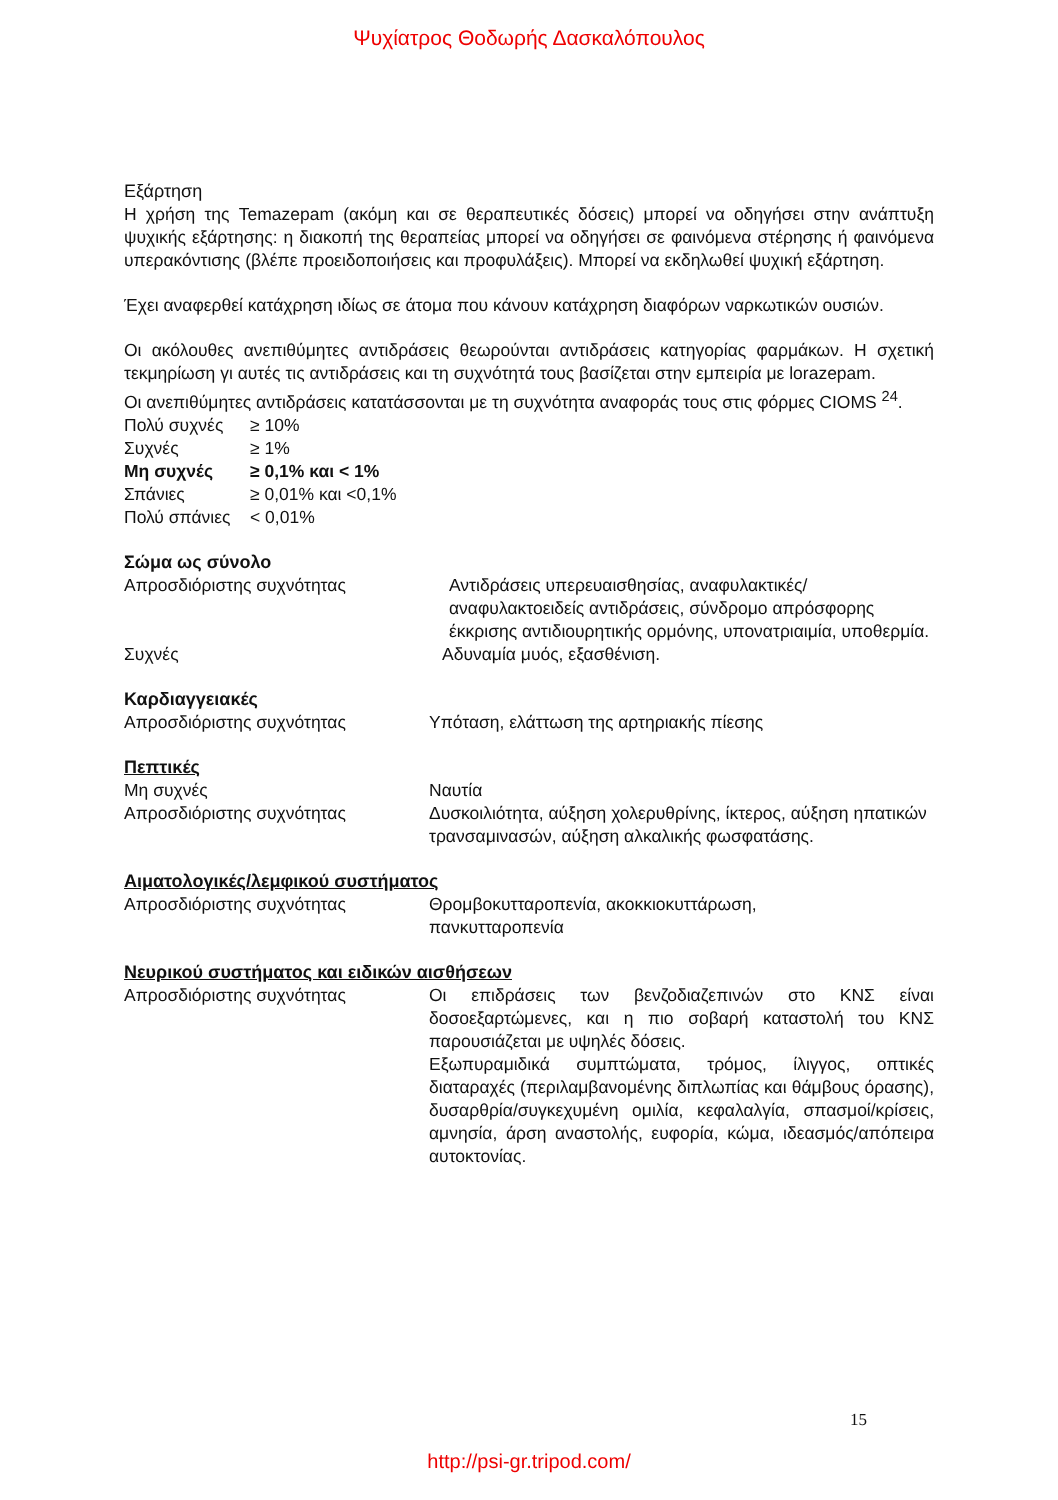Ψυχίατρος Θοδωρής Δασκαλόπουλος
Εξάρτηση
Η χρήση της Temazepam (ακόμη και σε θεραπευτικές δόσεις) μπορεί να οδηγήσει στην ανάπτυξη ψυχικής εξάρτησης: η διακοπή της θεραπείας μπορεί να οδηγήσει σε φαινόμενα στέρησης ή φαινόμενα υπερακόντισης (βλέπε προειδοποιήσεις και προφυλάξεις). Μπορεί να εκδηλωθεί ψυχική εξάρτηση.
Έχει αναφερθεί κατάχρηση ιδίως σε άτομα που κάνουν κατάχρηση διαφόρων ναρκωτικών ουσιών.
Οι ακόλουθες ανεπιθύμητες αντιδράσεις θεωρούνται αντιδράσεις κατηγορίας φαρμάκων. Η σχετική τεκμηρίωση γι αυτές τις αντιδράσεις και τη συχνότητά τους βασίζεται στην εμπειρία με lorazepam.
Οι ανεπιθύμητες αντιδράσεις κατατάσσονται με τη συχνότητα αναφοράς τους στις φόρμες CIOMS <sup>24</sup>.
| Πολύ συχνές | ≥ 10% |
| Συχνές | ≥ 1% |
| Μη συχνές | ≥ 0,1% και < 1% |
| Σπάνιες | ≥ 0,01% και <0,1% |
| Πολύ σπάνιες | < 0,01% |
Σώμα ως σύνολο
| Απροσδιόριστης συχνότητας | Αντιδράσεις υπερευαισθησίας, αναφυλακτικές/αναφυλακτοειδείς αντιδράσεις, σύνδρομο απρόσφορης έκκρισης αντιδιουρητικής ορμόνης, υπονατριαιμία, υποθερμία. |
| Συχνές | Αδυναμία μυός, εξασθένιση. |
Καρδιαγγειακές
| Απροσδιόριστης συχνότητας | Υπόταση, ελάττωση της αρτηριακής πίεσης |
Πεπτικές
| Μη συχνές | Ναυτία |
| Απροσδιόριστης συχνότητας | Δυσκοιλιότητα, αύξηση χολερυθρίνης, ίκτερος, αύξηση ηπατικών τρανσαμινασών, αύξηση αλκαλικής φωσφατάσης. |
Αιματολογικές/λεμφικού συστήματος
| Απροσδιόριστης συχνότητας | Θρομβοκυτταροπενία, ακοκκιοκυττάρωση, πανκυτταροπενία |
Νευρικού συστήματος και ειδικών αισθήσεων
| Απροσδιόριστης συχνότητας | Οι επιδράσεις των βενζοδιαζεπινών στο ΚΝΣ είναι δοσοεξαρτώμενες, και η πιο σοβαρή καταστολή του ΚΝΣ παρουσιάζεται με υψηλές δόσεις. Εξωπυραμιδικά συμπτώματα, τρόμος, ίλιγγος, οπτικές διαταραχές (περιλαμβανομένης διπλωπίας και θάμβους όρασης), δυσαρθρία/συγκεχυμένη ομιλία, κεφαλαλγία, σπασμοί/κρίσεις, αμνησία, άρση αναστολής, ευφορία, κώμα, ιδεασμός/απόπειρα αυτοκτονίας. |
15
http://psi-gr.tripod.com/